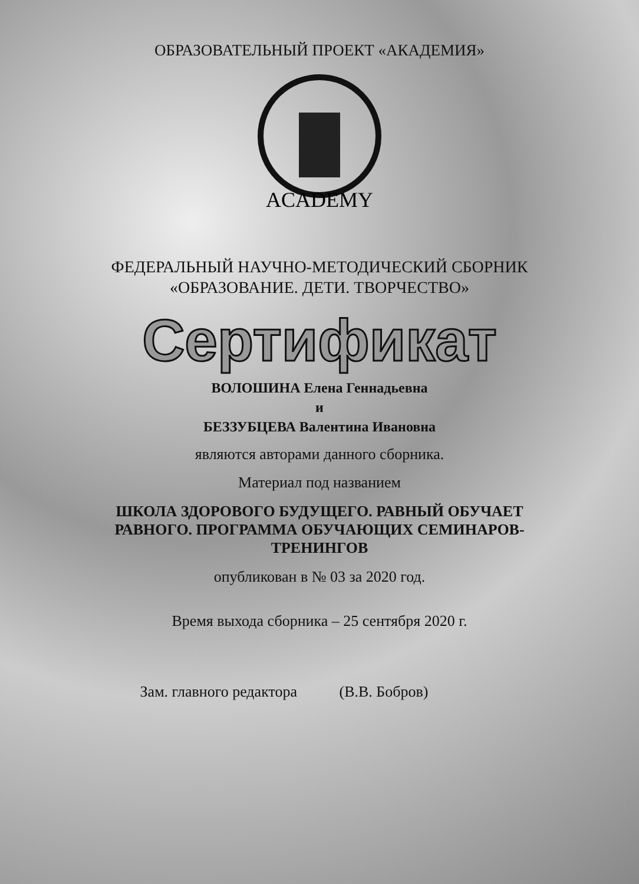ОБРАЗОВАТЕЛЬНЫЙ ПРОЕКТ «АКАДЕМИЯ»
ACADEMY
ФЕДЕРАЛЬНЫЙ НАУЧНО-МЕТОДИЧЕСКИЙ СБОРНИК
«ОБРАЗОВАНИЕ. ДЕТИ. ТВОРЧЕСТВО»
Сертификат
ВОЛОШИНА Елена Геннадьевна
и
БЕЗЗУБЦЕВА Валентина Ивановна
являются авторами данного сборника.
Материал под названием
ШКОЛА ЗДОРОВОГО БУДУЩЕГО. РАВНЫЙ ОБУЧАЕТ РАВНОГО. ПРОГРАММА ОБУЧАЮЩИХ СЕМИНАРОВ-ТРЕНИНГОВ
опубликован в № 03 за 2020 год.
Время выхода сборника – 25 сентября 2020 г.
Зам. главного редактора (В.В. Бобров)